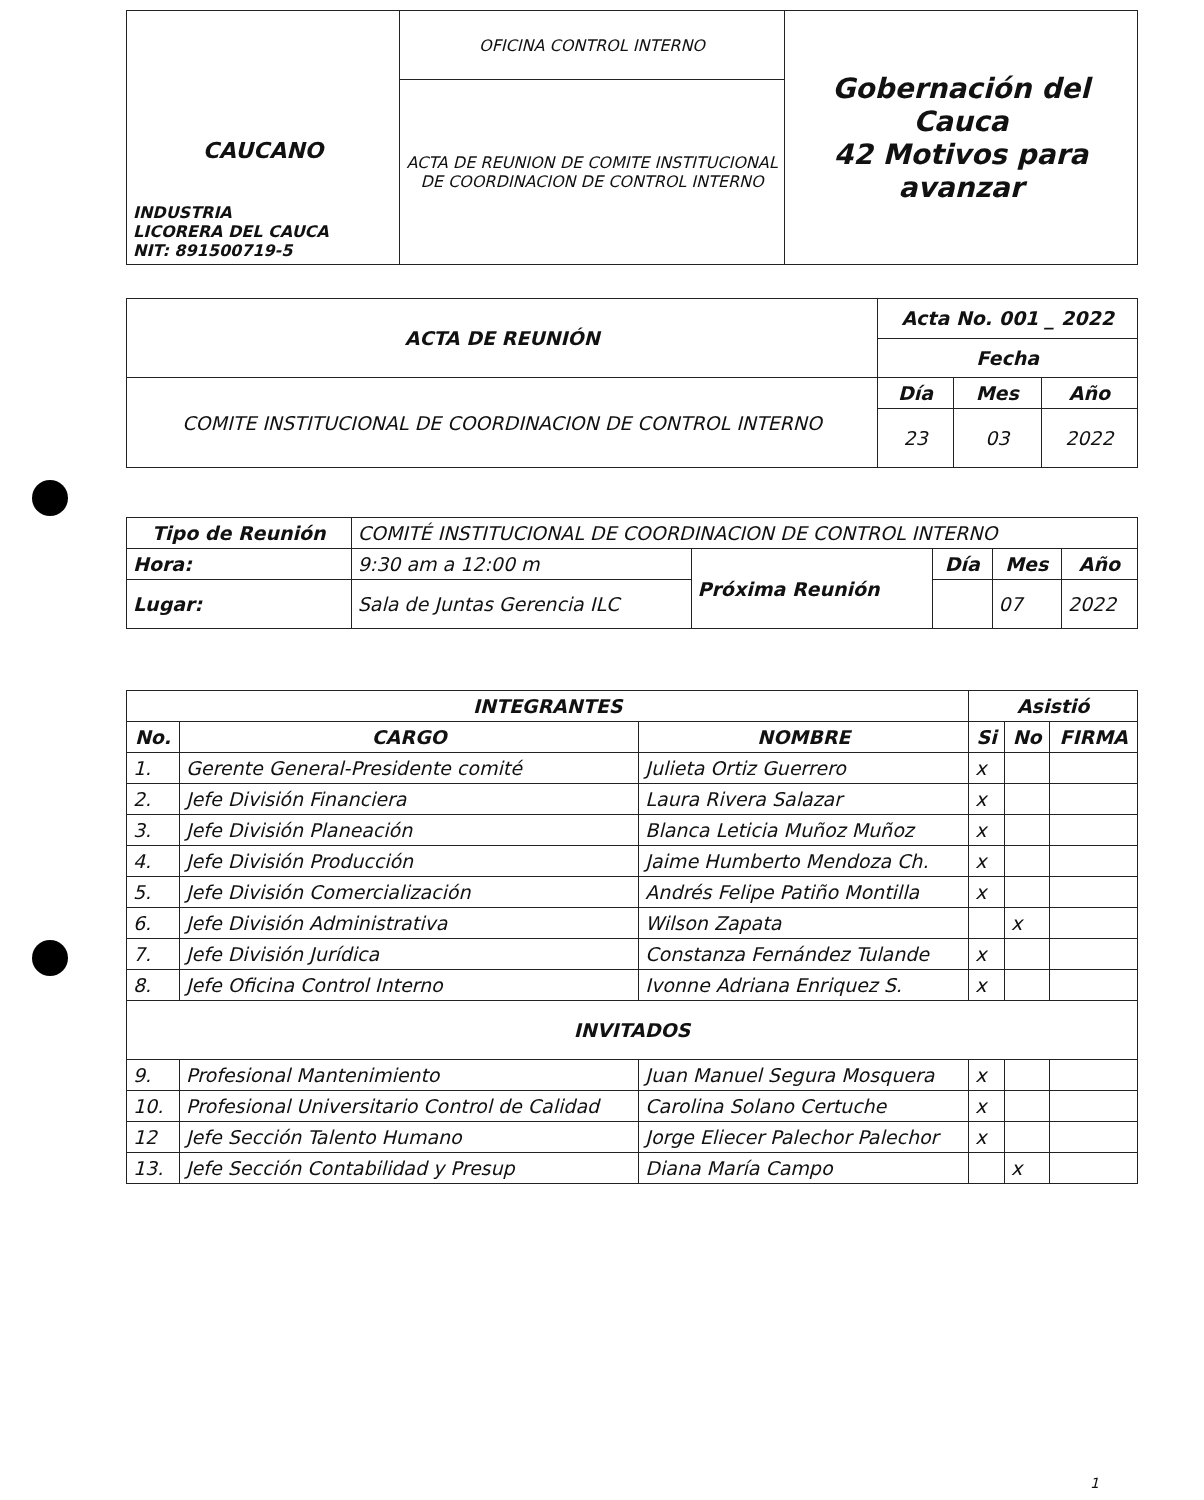| CAUCANO INDUSTRIA LICORERA DEL CAUCA NIT: 891500719-5 | OFICINA CONTROL INTERNO | Gobernación del Cauca 42 Motivos para avanzar |
| | ACTA DE REUNION DE COMITE INSTITUCIONAL DE COORDINACION DE CONTROL INTERNO | |
| ACTA DE REUNIÓN | Acta No. 001 _ 2022 | | |
| --- | --- | --- | --- |
| | Fecha | | |
| COMITE INSTITUCIONAL DE COORDINACION DE CONTROL INTERNO | Día | Mes | Año |
| | 23 | 03 | 2022 |
| Tipo de Reunión | COMITÉ INSTITUCIONAL DE COORDINACION DE CONTROL INTERNO | | | | |
| Hora: | 9:30 am a 12:00 m | Próxima Reunión | Día | Mes | Año |
| Lugar: | Sala de Juntas Gerencia ILC | | | 07 | 2022 |
| INTEGRANTES | | | Asistió | | |
| --- | --- | --- | --- | --- | --- |
| No. | CARGO | NOMBRE | Si | No | FIRMA |
| 1. | Gerente General-Presidente comité | Julieta Ortiz Guerrero | x | | |
| 2. | Jefe División Financiera | Laura Rivera Salazar | x | | |
| 3. | Jefe División Planeación | Blanca Leticia Muñoz Muñoz | x | | |
| 4. | Jefe División Producción | Jaime Humberto Mendoza Ch. | x | | |
| 5. | Jefe División Comercialización | Andrés Felipe Patiño Montilla | x | | |
| 6. | Jefe División Administrativa | Wilson Zapata | | x | |
| 7. | Jefe División Jurídica | Constanza Fernández Tulande | x | | |
| 8. | Jefe Oficina Control Interno | Ivonne Adriana Enriquez S. | x | | |
| INVITADOS | | | | | |
| 9. | Profesional Mantenimiento | Juan Manuel Segura Mosquera | x | | |
| 10. | Profesional Universitario Control de Calidad | Carolina Solano Certuche | x | | |
| 12 | Jefe Sección Talento Humano | Jorge Eliecer Palechor Palechor | x | | |
| 13. | Jefe Sección Contabilidad y Presup | Diana María Campo | | x | |
1